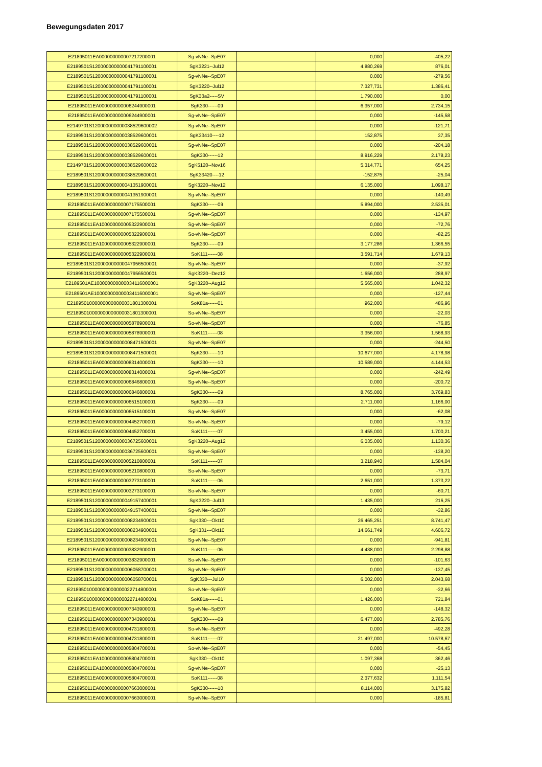Bewegungsdaten 2017
| E21895011EA000000000007217200001 | Sg-vNNe--SpE07 | | 0,000 | -405,22 |
| E2189501S120000000000041791100001 | SgK3221--Jul12 | | 4.880,269 | 876,01 |
| E2189501S120000000000041791100001 | Sg-vNNe--SpE07 | | 0,000 | -279,56 |
| E2189501S120000000000041791100001 | SgK3220--Jul12 | | 7.327,731 | 1.386,41 |
| E2189501S120000000000041791100001 | SgK33a2-----SV | | 1.790,000 | 0,00 |
| E21895011EA000000000006244900001 | SgK330------09 | | 6.357,000 | 2.734,15 |
| E21895011EA000000000006244900001 | Sg-vNNe--SpE07 | | 0,000 | -145,58 |
| E2149701S120000000000038529600002 | Sg-vNNe--SpE07 | | 0,000 | -121,71 |
| E2189501S120000000000038529600001 | SgK33410----12 | | 152,875 | 37,35 |
| E2189501S120000000000038529600001 | Sg-vNNe--SpE07 | | 0,000 | -204,18 |
| E2189501S120000000000038529600001 | SgK330------12 | | 8.916,229 | 2.178,23 |
| E2149701S120000000000038529600002 | SgK5120--Nov16 | | 5.314,771 | 654,25 |
| E2189501S120000000000038529600001 | SgK33420----12 | | -152,875 | -25,04 |
| E2189501S120000000000041351900001 | SgK3220--Nov12 | | 6.135,000 | 1.098,17 |
| E2189501S120000000000041351900001 | Sg-vNNe--SpE07 | | 0,000 | -140,49 |
| E21895011EA000000000007175500001 | SgK330------09 | | 5.894,000 | 2.535,01 |
| E21895011EA000000000007175500001 | Sg-vNNe--SpE07 | | 0,000 | -134,97 |
| E21895011EA100000000005322900001 | Sg-vNNe--SpE07 | | 0,000 | -72,76 |
| E21895011EA000000000005322900001 | So-vNNe--SpE07 | | 0,000 | -82,25 |
| E21895011EA100000000005322900001 | SgK330------09 | | 3.177,286 | 1.366,55 |
| E21895011EA000000000005322900001 | SoK111------08 | | 3.591,714 | 1.679,13 |
| E2189501S120000000000047956500001 | Sg-vNNe--SpE07 | | 0,000 | -37,92 |
| E2189501S120000000000047956500001 | SgK3220--Dez12 | | 1.656,000 | 288,97 |
| E2189501AE100000000000034116000001 | SgK3220--Aug12 | | 5.565,000 | 1.042,32 |
| E2189501AE100000000000034116000001 | Sg-vNNe--SpE07 | | 0,000 | -127,44 |
| E21895010000000000000031801300001 | SoK81a------01 | | 962,000 | 486,96 |
| E21895010000000000000031801300001 | So-vNNe--SpE07 | | 0,000 | -22,03 |
| E21895011EA000000000005878900001 | So-vNNe--SpE07 | | 0,000 | -76,85 |
| E21895011EA000000000005878900001 | SoK111------08 | | 3.356,000 | 1.568,93 |
| E2189501S120000000000008471500001 | Sg-vNNe--SpE07 | | 0,000 | -244,50 |
| E2189501S120000000000008471500001 | SgK330------10 | | 10.677,000 | 4.178,98 |
| E21895011EA000000000008314000001 | SgK330------10 | | 10.589,000 | 4.144,53 |
| E21895011EA000000000008314000001 | Sg-vNNe--SpE07 | | 0,000 | -242,49 |
| E21895011EA000000000006846800001 | Sg-vNNe--SpE07 | | 0,000 | -200,72 |
| E21895011EA000000000006846800001 | SgK330------09 | | 8.765,000 | 3.769,83 |
| E21895011EA000000000006515100001 | SgK330------09 | | 2.711,000 | 1.166,00 |
| E21895011EA000000000006515100001 | Sg-vNNe--SpE07 | | 0,000 | -62,08 |
| E21895011EA000000000004452700001 | So-vNNe--SpE07 | | 0,000 | -79,12 |
| E21895011EA000000000004452700001 | SoK111------07 | | 3.455,000 | 1.700,21 |
| E2189501S120000000000036725600001 | SgK3220--Aug12 | | 6.035,000 | 1.130,36 |
| E2189501S120000000000036725600001 | Sg-vNNe--SpE07 | | 0,000 | -138,20 |
| E21895011EA000000000005210800001 | SoK111------07 | | 3.218,940 | 1.584,04 |
| E21895011EA000000000005210800001 | So-vNNe--SpE07 | | 0,000 | -73,71 |
| E21895011EA000000000003273100001 | SoK111------06 | | 2.651,000 | 1.373,22 |
| E21895011EA000000000003273100001 | So-vNNe--SpE07 | | 0,000 | -60,71 |
| E2189501S120000000000049157400001 | SgK3220--Jul13 | | 1.435,000 | 216,25 |
| E2189501S120000000000049157400001 | Sg-vNNe--SpE07 | | 0,000 | -32,86 |
| E2189501S120000000000008234900001 | SgK330---Okt10 | | 26.465,251 | 8.741,47 |
| E2189501S120000000000008234900001 | SgK331---Okt10 | | 14.661,749 | 4.606,72 |
| E2189501S120000000000008234900001 | Sg-vNNe--SpE07 | | 0,000 | -941,81 |
| E21895011EA000000000003832900001 | SoK111------06 | | 4.438,000 | 2.298,88 |
| E21895011EA000000000003832900001 | So-vNNe--SpE07 | | 0,000 | -101,63 |
| E2189501S120000000000006058700001 | Sg-vNNe--SpE07 | | 0,000 | -137,45 |
| E2189501S120000000000006058700001 | SgK330---Jul10 | | 6.002,000 | 2.043,68 |
| E21895010000000000000022714800001 | So-vNNe--SpE07 | | 0,000 | -32,66 |
| E21895010000000000000022714800001 | SoK81a------01 | | 1.426,000 | 721,84 |
| E21895011EA000000000007343900001 | Sg-vNNe--SpE07 | | 0,000 | -148,32 |
| E21895011EA000000000007343900001 | SgK330------09 | | 6.477,000 | 2.785,76 |
| E21895011EA000000000004731800001 | So-vNNe--SpE07 | | 0,000 | -492,28 |
| E21895011EA000000000004731800001 | SoK111------07 | | 21.497,000 | 10.578,67 |
| E21895011EA000000000005804700001 | So-vNNe--SpE07 | | 0,000 | -54,45 |
| E21895011EA100000000005804700001 | SgK330---Okt10 | | 1.097,368 | 362,46 |
| E21895011EA100000000005804700001 | Sg-vNNe--SpE07 | | 0,000 | -25,13 |
| E21895011EA000000000005804700001 | SoK111------08 | | 2.377,632 | 1.111,54 |
| E21895011EA000000000007663000001 | SgK330------10 | | 8.114,000 | 3.175,82 |
| E21895011EA000000000007663000001 | Sg-vNNe--SpE07 | | 0,000 | -185,81 |